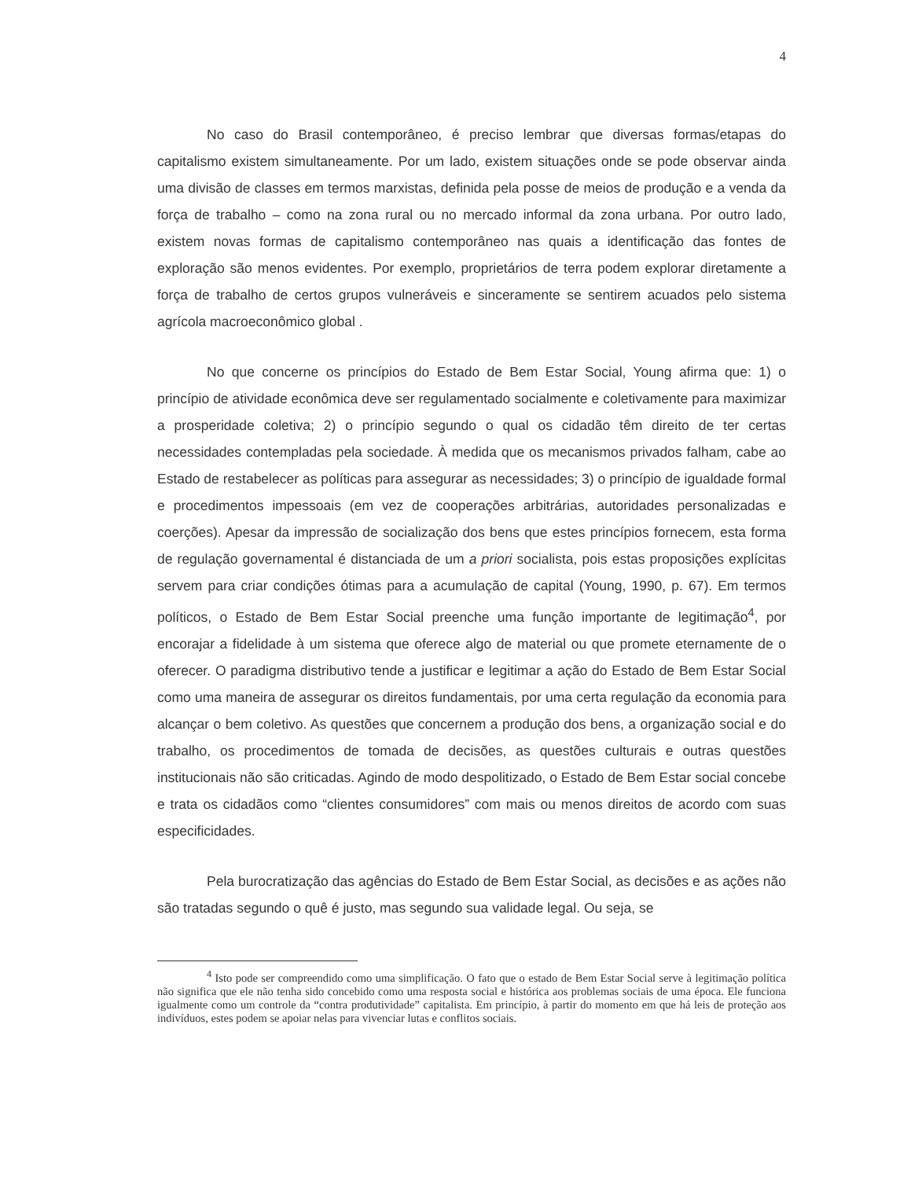4
No caso do Brasil contemporâneo, é preciso lembrar que diversas formas/etapas do capitalismo existem simultaneamente. Por um lado, existem situações onde se pode observar ainda uma divisão de classes em termos marxistas, definida pela posse de meios de produção e a venda da força de trabalho – como na zona rural ou no mercado informal da zona urbana. Por outro lado, existem novas formas de capitalismo contemporâneo nas quais a identificação das fontes de exploração são menos evidentes. Por exemplo, proprietários de terra podem explorar diretamente a força de trabalho de certos grupos vulneráveis e sinceramente se sentirem acuados pelo sistema agrícola macroeconômico global .
No que concerne os princípios do Estado de Bem Estar Social, Young afirma que: 1) o princípio de atividade econômica deve ser regulamentado socialmente e coletivamente para maximizar a prosperidade coletiva; 2) o princípio segundo o qual os cidadão têm direito de ter certas necessidades contempladas pela sociedade. À medida que os mecanismos privados falham, cabe ao Estado de restabelecer as políticas para assegurar as necessidades; 3) o princípio de igualdade formal e procedimentos impessoais (em vez de cooperações arbitrárias, autoridades personalizadas e coerções). Apesar da impressão de socialização dos bens que estes princípios fornecem, esta forma de regulação governamental é distanciada de um a priori socialista, pois estas proposições explícitas servem para criar condições ótimas para a acumulação de capital (Young, 1990, p. 67). Em termos políticos, o Estado de Bem Estar Social preenche uma função importante de legitimação<sup>4</sup>, por encorajar a fidelidade à um sistema que oferece algo de material ou que promete eternamente de o oferecer. O paradigma distributivo tende a justificar e legitimar a ação do Estado de Bem Estar Social como uma maneira de assegurar os direitos fundamentais, por uma certa regulação da economia para alcançar o bem coletivo. As questões que concernem a produção dos bens, a organização social e do trabalho, os procedimentos de tomada de decisões, as questões culturais e outras questões institucionais não são criticadas. Agindo de modo despolitizado, o Estado de Bem Estar social concebe e trata os cidadãos como “clientes consumidores” com mais ou menos direitos de acordo com suas especificidades.
Pela burocratização das agências do Estado de Bem Estar Social, as decisões e as ações não são tratadas segundo o quê é justo, mas segundo sua validade legal. Ou seja, se
<sup>4</sup> Isto pode ser compreendido como uma simplificação. O fato que o estado de Bem Estar Social serve à legitimação política não significa que ele não tenha sido concebido como uma resposta social e histórica aos problemas sociais de uma época. Ele funciona igualmente como um controle da “contra produtividade” capitalista. Em princípio, à partir do momento em que há leis de proteção aos indivíduos, estes podem se apoiar nelas para vivenciar lutas e conflitos sociais.